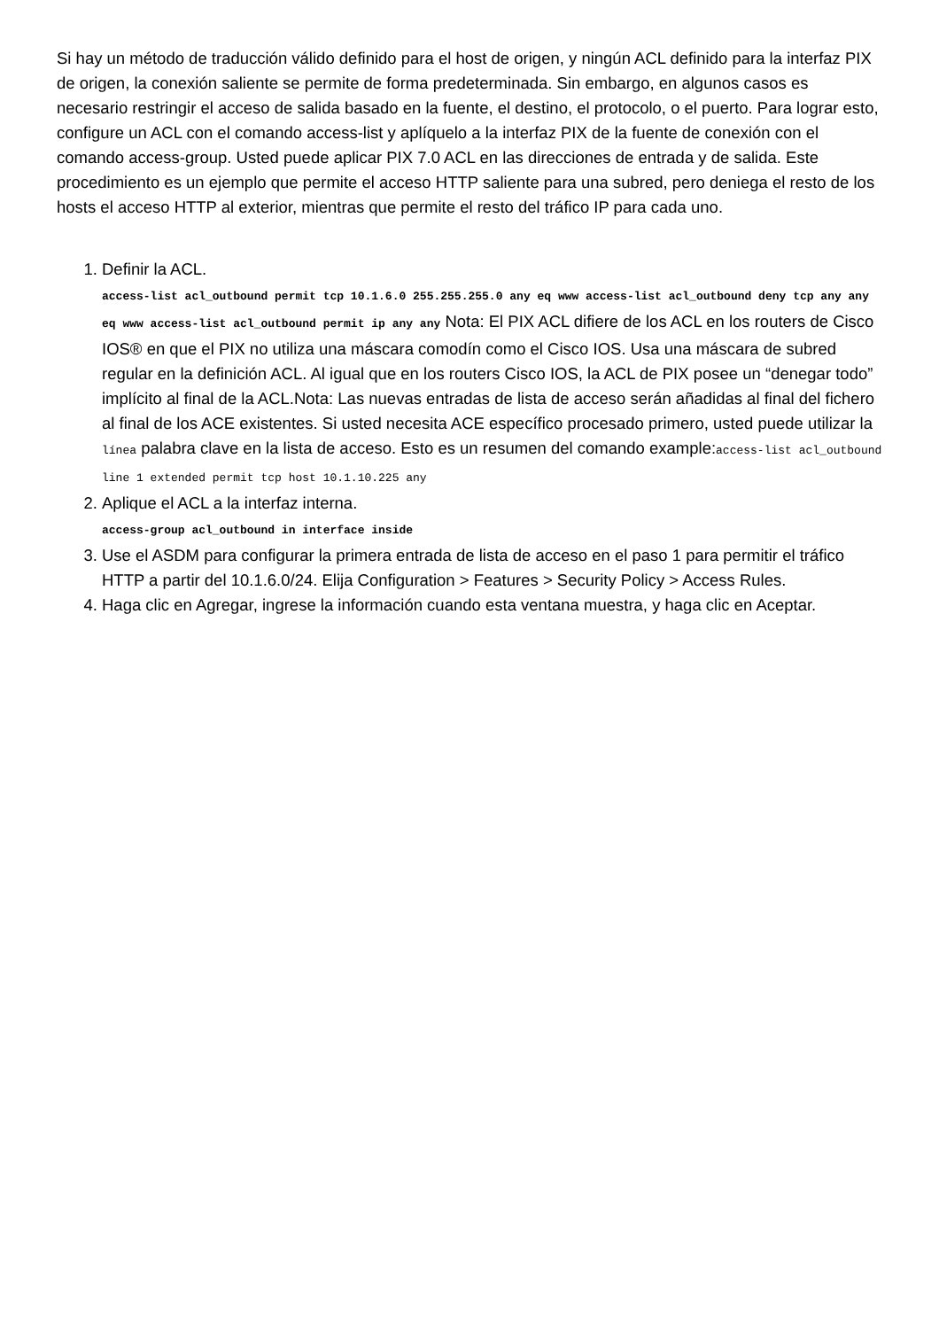Si hay un método de traducción válido definido para el host de origen, y ningún ACL definido para la interfaz PIX de origen, la conexión saliente se permite de forma predeterminada. Sin embargo, en algunos casos es necesario restringir el acceso de salida basado en la fuente, el destino, el protocolo, o el puerto. Para lograr esto, configure un ACL con el comando access-list y aplíquelo a la interfaz PIX de la fuente de conexión con el comando access-group. Usted puede aplicar PIX 7.0 ACL en las direcciones de entrada y de salida. Este procedimiento es un ejemplo que permite el acceso HTTP saliente para una subred, pero deniega el resto de los hosts el acceso HTTP al exterior, mientras que permite el resto del tráfico IP para cada uno.
1. Definir la ACL.
access-list acl_outbound permit tcp 10.1.6.0 255.255.255.0 any eq www access-list acl_outbound deny tcp any any eq www access-list acl_outbound permit ip any any Nota: El PIX ACL difiere de los ACL en los routers de Cisco IOS® en que el PIX no utiliza una máscara comodín como el Cisco IOS. Usa una máscara de subred regular en la definición ACL. Al igual que en los routers Cisco IOS, la ACL de PIX posee un “denegar todo” implícito al final de la ACL.Nota: Las nuevas entradas de lista de acceso serán añadidas al final del fichero al final de los ACE existentes. Si usted necesita ACE específico procesado primero, usted puede utilizar la línea palabra clave en la lista de acceso. Esto es un resumen del comando example:access-list acl_outbound line 1 extended permit tcp host 10.1.10.225 any
2. Aplique el ACL a la interfaz interna.
access-group acl_outbound in interface inside
3. Use el ASDM para configurar la primera entrada de lista de acceso en el paso 1 para permitir el tráfico HTTP a partir del 10.1.6.0/24. Elija Configuration > Features > Security Policy > Access Rules.
4. Haga clic en Agregar, ingrese la información cuando esta ventana muestra, y haga clic en Aceptar.